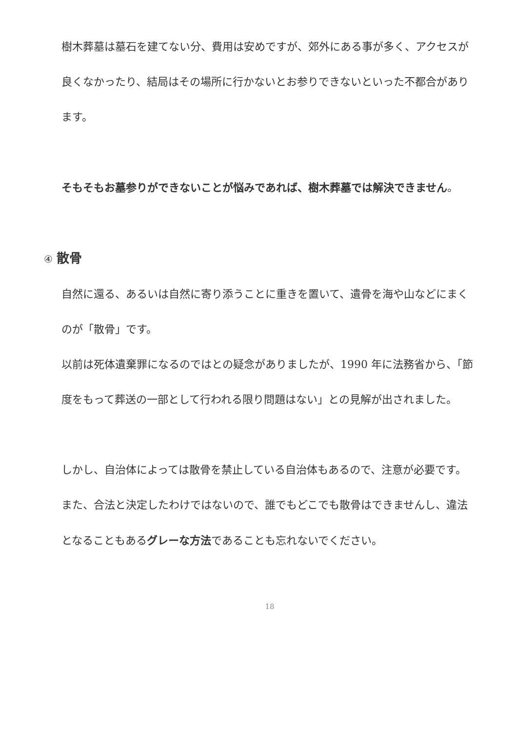樹木葬墓は墓石を建てない分、費用は安めですが、郊外にある事が多く、アクセスが良くなかったり、結局はその場所に行かないとお参りできないといった不都合があります。
そもそもお墓参りができないことが悩みであれば、樹木葬墓では解決できません。
④ 散骨
自然に還る、あるいは自然に寄り添うことに重きを置いて、遺骨を海や山などにまくのが「散骨」です。
以前は死体遺棄罪になるのではとの疑念がありましたが、1990 年に法務省から、「節度をもって葬送の一部として行われる限り問題はない」との見解が出されました。
しかし、自治体によっては散骨を禁止している自治体もあるので、注意が必要です。
また、合法と決定したわけではないので、誰でもどこでも散骨はできませんし、違法となることもあるグレーな方法であることも忘れないでください。
18